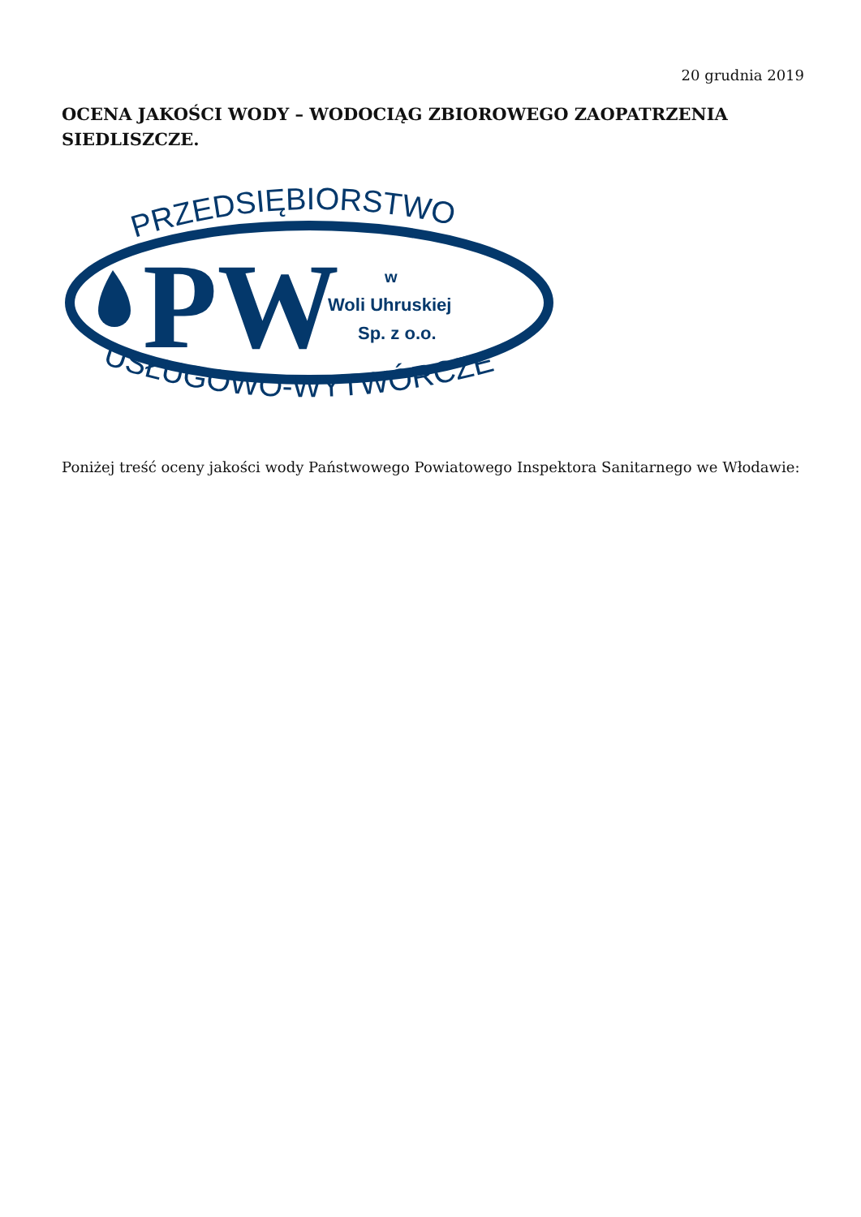20 grudnia 2019
OCENA JAKOŚCI WODY – WODOCIĄG ZBIOROWEGO ZAOPATRZENIA SIEDLISZCZE.
PRZEDSIĘBIORSTWO
PW
w
Woli Uhruskiej
Sp. z o.o.
USŁUGOWO-WYTWÓRCZE
Poniżej treść oceny jakości wody Państwowego Powiatowego Inspektora Sanitarnego we Włodawie: